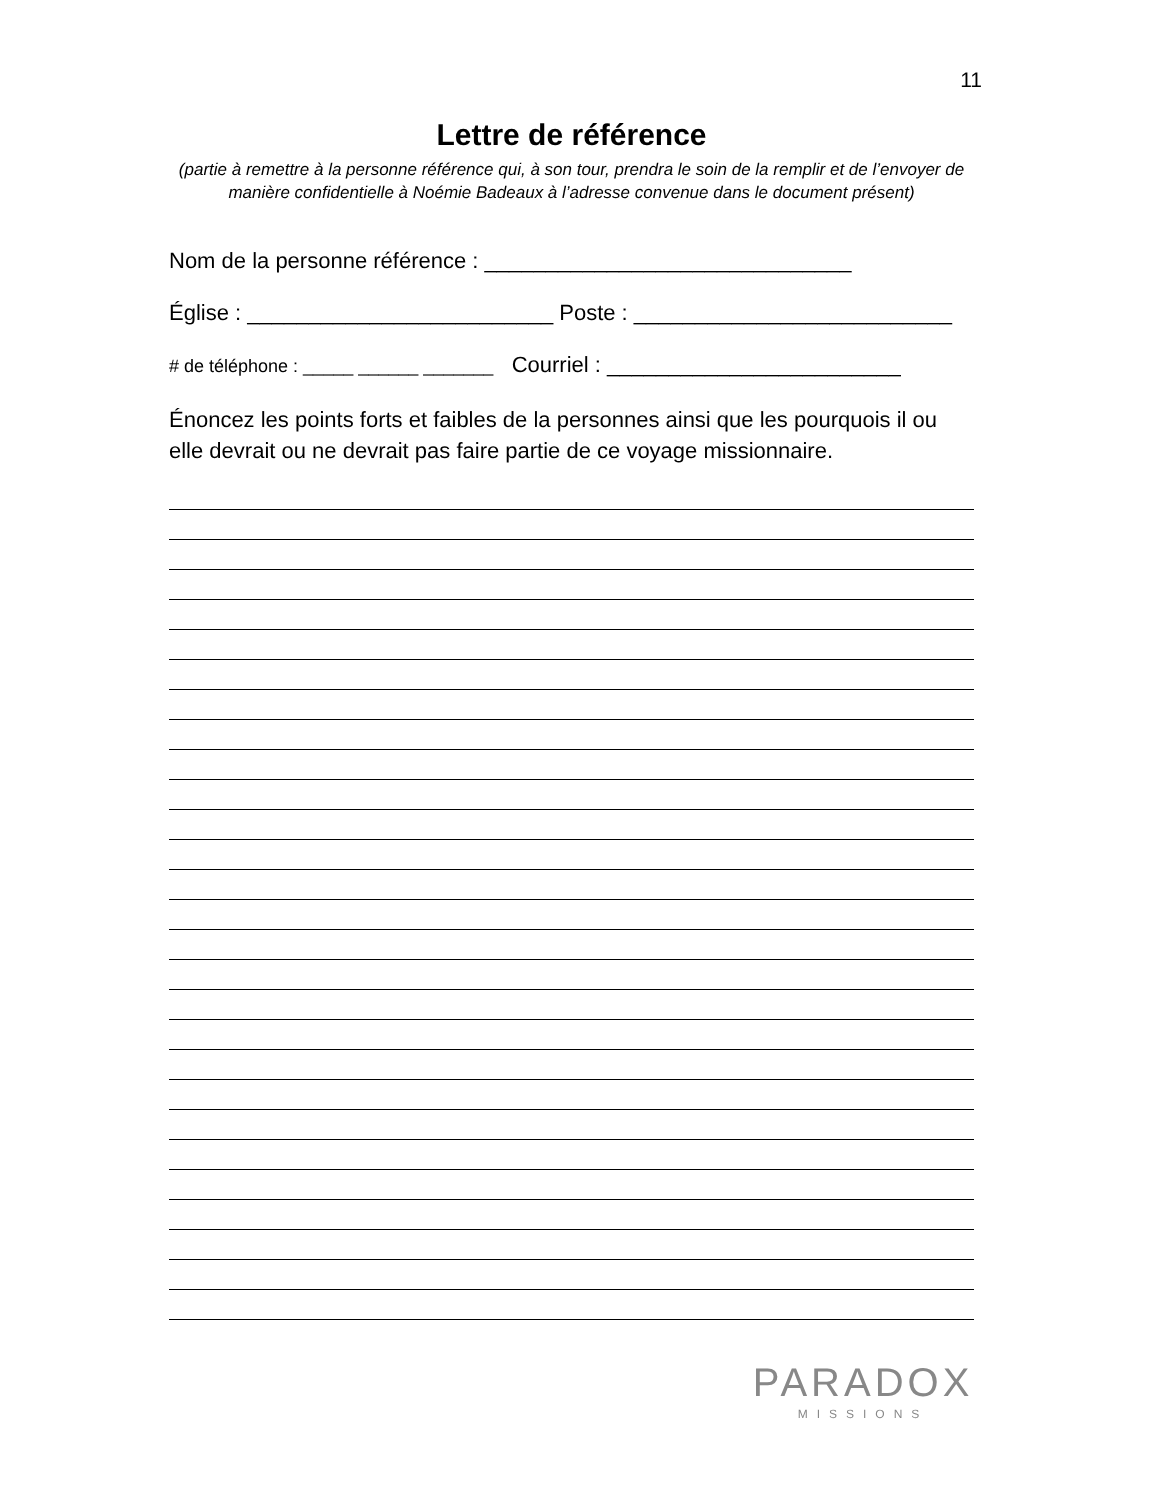11
Lettre de référence
(partie à remettre à la personne référence qui, à son tour, prendra le soin de la remplir et de l’envoyer de manière confidentielle à Noémie Badeaux à l’adresse convenue dans le document présent)
Nom de la personne référence : ______________________________
Église : _________________________ Poste : __________________________
# de téléphone : _____ ______ _______ Courriel : ________________________
Énoncez les points forts et faibles de la personnes ainsi que les pourquois il ou elle devrait ou ne devrait pas faire partie de ce voyage missionnaire.
PARADOX
MISSIONS